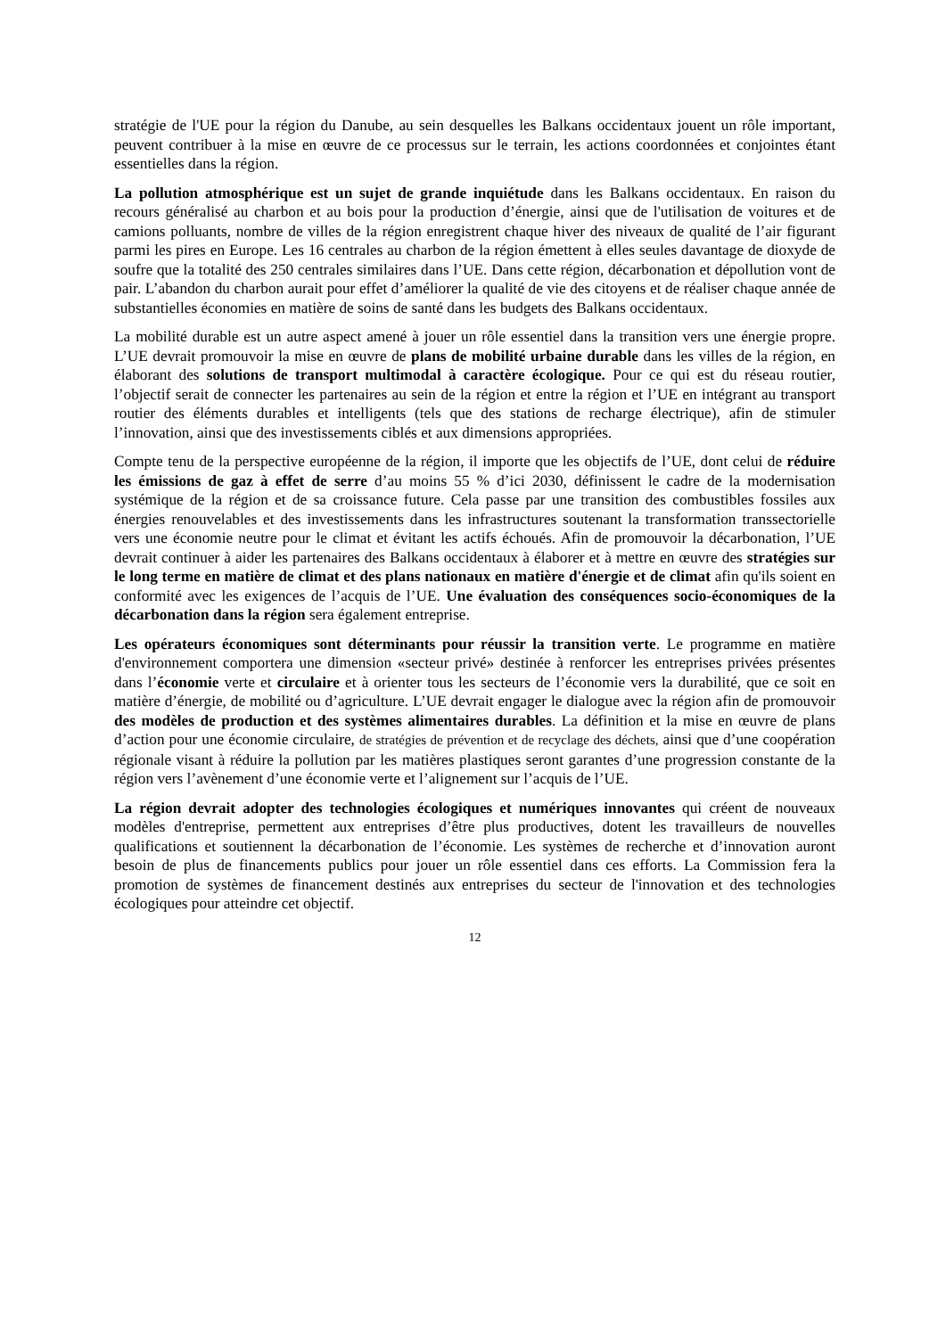stratégie de l'UE pour la région du Danube, au sein desquelles les Balkans occidentaux jouent un rôle important, peuvent contribuer à la mise en œuvre de ce processus sur le terrain, les actions coordonnées et conjointes étant essentielles dans la région.
La pollution atmosphérique est un sujet de grande inquiétude dans les Balkans occidentaux. En raison du recours généralisé au charbon et au bois pour la production d’énergie, ainsi que de l'utilisation de voitures et de camions polluants, nombre de villes de la région enregistrent chaque hiver des niveaux de qualité de l’air figurant parmi les pires en Europe. Les 16 centrales au charbon de la région émettent à elles seules davantage de dioxyde de soufre que la totalité des 250 centrales similaires dans l’UE. Dans cette région, décarbonation et dépollution vont de pair. L’abandon du charbon aurait pour effet d’améliorer la qualité de vie des citoyens et de réaliser chaque année de substantielles économies en matière de soins de santé dans les budgets des Balkans occidentaux.
La mobilité durable est un autre aspect amené à jouer un rôle essentiel dans la transition vers une énergie propre. L’UE devrait promouvoir la mise en œuvre de plans de mobilité urbaine durable dans les villes de la région, en élaborant des solutions de transport multimodal à caractère écologique. Pour ce qui est du réseau routier, l’objectif serait de connecter les partenaires au sein de la région et entre la région et l’UE en intégrant au transport routier des éléments durables et intelligents (tels que des stations de recharge électrique), afin de stimuler l’innovation, ainsi que des investissements ciblés et aux dimensions appropriées.
Compte tenu de la perspective européenne de la région, il importe que les objectifs de l’UE, dont celui de réduire les émissions de gaz à effet de serre d’au moins 55 % d’ici 2030, définissent le cadre de la modernisation systémique de la région et de sa croissance future. Cela passe par une transition des combustibles fossiles aux énergies renouvelables et des investissements dans les infrastructures soutenant la transformation transsectorielle vers une économie neutre pour le climat et évitant les actifs échoués. Afin de promouvoir la décarbonation, l’UE devrait continuer à aider les partenaires des Balkans occidentaux à élaborer et à mettre en œuvre des stratégies sur le long terme en matière de climat et des plans nationaux en matière d'énergie et de climat afin qu'ils soient en conformité avec les exigences de l’acquis de l’UE. Une évaluation des conséquences socio-économiques de la décarbonation dans la région sera également entreprise.
Les opérateurs économiques sont déterminants pour réussir la transition verte. Le programme en matière d'environnement comportera une dimension «secteur privé» destinée à renforcer les entreprises privées présentes dans l’économie verte et circulaire et à orienter tous les secteurs de l’économie vers la durabilité, que ce soit en matière d’énergie, de mobilité ou d’agriculture. L’UE devrait engager le dialogue avec la région afin de promouvoir des modèles de production et des systèmes alimentaires durables. La définition et la mise en œuvre de plans d’action pour une économie circulaire, de stratégies de prévention et de recyclage des déchets, ainsi que d’une coopération régionale visant à réduire la pollution par les matières plastiques seront garantes d’une progression constante de la région vers l’avènement d’une économie verte et l’alignement sur l’acquis de l’UE.
La région devrait adopter des technologies écologiques et numériques innovantes qui créent de nouveaux modèles d'entreprise, permettent aux entreprises d’être plus productives, dotent les travailleurs de nouvelles qualifications et soutiennent la décarbonation de l’économie. Les systèmes de recherche et d’innovation auront besoin de plus de financements publics pour jouer un rôle essentiel dans ces efforts. La Commission fera la promotion de systèmes de financement destinés aux entreprises du secteur de l'innovation et des technologies écologiques pour atteindre cet objectif.
12